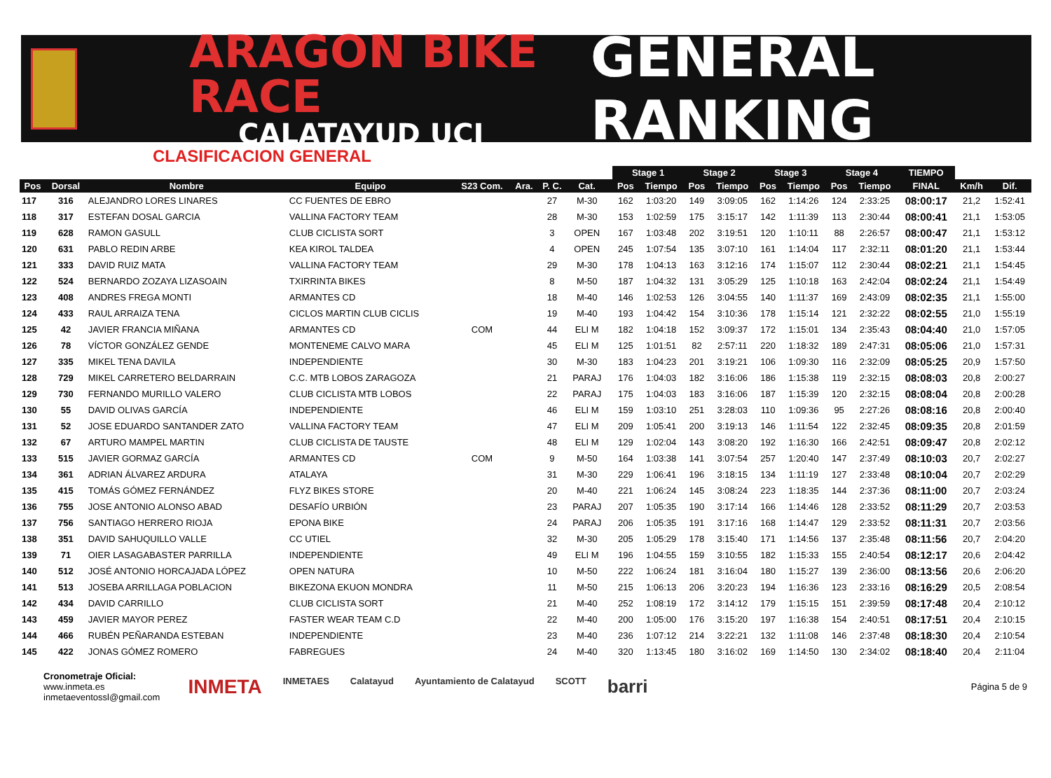ARAGON BIKE RACE
CALATAYUD UCI
GENERAL RANKING
CLASIFICACION GENERAL
| | | | | | | | | | Stage 1 | | Stage 2 | | Stage 3 | | Stage 4 | | TIEMPO | | |
| --- | --- | --- | --- | --- | --- | --- | --- | --- | --- | --- | --- | --- | --- | --- | --- | --- | --- | --- | --- |
| Pos | Dorsal | Nombre | Equipo | S23 Com. | Ara. | P. C. | Cat. | | Pos | Tiempo | Pos | Tiempo | Pos | Tiempo | Pos | Tiempo | FINAL | Km/h | Dif. |
| 117 | 316 | ALEJANDRO LORES LINARES | CC FUENTES DE EBRO | | | 27 | M-30 | | 162 | 1:03:20 | 149 | 3:09:05 | 162 | 1:14:26 | 124 | 2:33:25 | 08:00:17 | 21,2 | 1:52:41 |
| 118 | 317 | ESTEFAN DOSAL GARCIA | VALLINA FACTORY TEAM | | | 28 | M-30 | | 153 | 1:02:59 | 175 | 3:15:17 | 142 | 1:11:39 | 113 | 2:30:44 | 08:00:41 | 21,1 | 1:53:05 |
| 119 | 628 | RAMON GASULL | CLUB CICLISTA SORT | | | 3 | OPEN | | 167 | 1:03:48 | 202 | 3:19:51 | 120 | 1:10:11 | 88 | 2:26:57 | 08:00:47 | 21,1 | 1:53:12 |
| 120 | 631 | PABLO REDIN ARBE | KEA KIROL TALDEA | | | 4 | OPEN | | 245 | 1:07:54 | 135 | 3:07:10 | 161 | 1:14:04 | 117 | 2:32:11 | 08:01:20 | 21,1 | 1:53:44 |
| 121 | 333 | DAVID RUIZ MATA | VALLINA FACTORY TEAM | | | 29 | M-30 | | 178 | 1:04:13 | 163 | 3:12:16 | 174 | 1:15:07 | 112 | 2:30:44 | 08:02:21 | 21,1 | 1:54:45 |
| 122 | 524 | BERNARDO ZOZAYA LIZASOAIN | TXIRRINTA BIKES | | | 8 | M-50 | | 187 | 1:04:32 | 131 | 3:05:29 | 125 | 1:10:18 | 163 | 2:42:04 | 08:02:24 | 21,1 | 1:54:49 |
| 123 | 408 | ANDRES FREGA MONTI | ARMANTES CD | | | 18 | M-40 | | 146 | 1:02:53 | 126 | 3:04:55 | 140 | 1:11:37 | 169 | 2:43:09 | 08:02:35 | 21,1 | 1:55:00 |
| 124 | 433 | RAUL ARRAIZA TENA | CICLOS MARTIN CLUB CICLIS | | | 19 | M-40 | | 193 | 1:04:42 | 154 | 3:10:36 | 178 | 1:15:14 | 121 | 2:32:22 | 08:02:55 | 21,0 | 1:55:19 |
| 125 | 42 | JAVIER FRANCIA MIÑANA | ARMANTES CD | COM | | 44 | ELI M | | 182 | 1:04:18 | 152 | 3:09:37 | 172 | 1:15:01 | 134 | 2:35:43 | 08:04:40 | 21,0 | 1:57:05 |
| 126 | 78 | VÍCTOR GONZÁLEZ GENDE | MONTENEME CALVO MARA | | | 45 | ELI M | | 125 | 1:01:51 | 82 | 2:57:11 | 220 | 1:18:32 | 189 | 2:47:31 | 08:05:06 | 21,0 | 1:57:31 |
| 127 | 335 | MIKEL TENA DAVILA | INDEPENDIENTE | | | 30 | M-30 | | 183 | 1:04:23 | 201 | 3:19:21 | 106 | 1:09:30 | 116 | 2:32:09 | 08:05:25 | 20,9 | 1:57:50 |
| 128 | 729 | MIKEL CARRETERO BELDARRAIN | C.C. MTB LOBOS ZARAGOZA | | | 21 | PARAJ | | 176 | 1:04:03 | 182 | 3:16:06 | 186 | 1:15:38 | 119 | 2:32:15 | 08:08:03 | 20,8 | 2:00:27 |
| 129 | 730 | FERNANDO MURILLO VALERO | CLUB CICLISTA MTB LOBOS | | | 22 | PARAJ | | 175 | 1:04:03 | 183 | 3:16:06 | 187 | 1:15:39 | 120 | 2:32:15 | 08:08:04 | 20,8 | 2:00:28 |
| 130 | 55 | DAVID OLIVAS GARCÍA | INDEPENDIENTE | | | 46 | ELI M | | 159 | 1:03:10 | 251 | 3:28:03 | 110 | 1:09:36 | 95 | 2:27:26 | 08:08:16 | 20,8 | 2:00:40 |
| 131 | 52 | JOSE EDUARDO SANTANDER ZATO | VALLINA FACTORY TEAM | | | 47 | ELI M | | 209 | 1:05:41 | 200 | 3:19:13 | 146 | 1:11:54 | 122 | 2:32:45 | 08:09:35 | 20,8 | 2:01:59 |
| 132 | 67 | ARTURO MAMPEL MARTIN | CLUB CICLISTA DE TAUSTE | | | 48 | ELI M | | 129 | 1:02:04 | 143 | 3:08:20 | 192 | 1:16:30 | 166 | 2:42:51 | 08:09:47 | 20,8 | 2:02:12 |
| 133 | 515 | JAVIER GORMAZ GARCÍA | ARMANTES CD | COM | | 9 | M-50 | | 164 | 1:03:38 | 141 | 3:07:54 | 257 | 1:20:40 | 147 | 2:37:49 | 08:10:03 | 20,7 | 2:02:27 |
| 134 | 361 | ADRIAN ÁLVAREZ ARDURA | ATALAYA | | | 31 | M-30 | | 229 | 1:06:41 | 196 | 3:18:15 | 134 | 1:11:19 | 127 | 2:33:48 | 08:10:04 | 20,7 | 2:02:29 |
| 135 | 415 | TOMÁS GÓMEZ FERNÁNDEZ | FLYZ BIKES STORE | | | 20 | M-40 | | 221 | 1:06:24 | 145 | 3:08:24 | 223 | 1:18:35 | 144 | 2:37:36 | 08:11:00 | 20,7 | 2:03:24 |
| 136 | 755 | JOSE ANTONIO ALONSO ABAD | DESAFÍO URBIÓN | | | 23 | PARAJ | | 207 | 1:05:35 | 190 | 3:17:14 | 166 | 1:14:46 | 128 | 2:33:52 | 08:11:29 | 20,7 | 2:03:53 |
| 137 | 756 | SANTIAGO HERRERO RIOJA | EPONA BIKE | | | 24 | PARAJ | | 206 | 1:05:35 | 191 | 3:17:16 | 168 | 1:14:47 | 129 | 2:33:52 | 08:11:31 | 20,7 | 2:03:56 |
| 138 | 351 | DAVID SAHUQUILLO VALLE | CC UTIEL | | | 32 | M-30 | | 205 | 1:05:29 | 178 | 3:15:40 | 171 | 1:14:56 | 137 | 2:35:48 | 08:11:56 | 20,7 | 2:04:20 |
| 139 | 71 | OIER LASAGABASTER PARRILLA | INDEPENDIENTE | | | 49 | ELI M | | 196 | 1:04:55 | 159 | 3:10:55 | 182 | 1:15:33 | 155 | 2:40:54 | 08:12:17 | 20,6 | 2:04:42 |
| 140 | 512 | JOSÉ ANTONIO HORCAJADA LÓPEZ | OPEN NATURA | | | 10 | M-50 | | 222 | 1:06:24 | 181 | 3:16:04 | 180 | 1:15:27 | 139 | 2:36:00 | 08:13:56 | 20,6 | 2:06:20 |
| 141 | 513 | JOSEBA ARRILLAGA POBLACION | BIKEZONA EKUON MONDRA | | | 11 | M-50 | | 215 | 1:06:13 | 206 | 3:20:23 | 194 | 1:16:36 | 123 | 2:33:16 | 08:16:29 | 20,5 | 2:08:54 |
| 142 | 434 | DAVID CARRILLO | CLUB CICLISTA SORT | | | 21 | M-40 | | 252 | 1:08:19 | 172 | 3:14:12 | 179 | 1:15:15 | 151 | 2:39:59 | 08:17:48 | 20,4 | 2:10:12 |
| 143 | 459 | JAVIER MAYOR PEREZ | FASTER WEAR TEAM C.D | | | 22 | M-40 | | 200 | 1:05:00 | 176 | 3:15:20 | 197 | 1:16:38 | 154 | 2:40:51 | 08:17:51 | 20,4 | 2:10:15 |
| 144 | 466 | RUBÉN PEÑARANDA ESTEBAN | INDEPENDIENTE | | | 23 | M-40 | | 236 | 1:07:12 | 214 | 3:22:21 | 132 | 1:11:08 | 146 | 2:37:48 | 08:18:30 | 20,4 | 2:10:54 |
| 145 | 422 | JONAS GÓMEZ ROMERO | FABREGUES | | | 24 | M-40 | | 320 | 1:13:45 | 180 | 3:16:02 | 169 | 1:14:50 | 130 | 2:34:02 | 08:18:40 | 20,4 | 2:11:04 |
Cronometraje Oficial:
www.inmeta.es
inmetaeventossl@gmail.com
INMETA INMETAES Calatayud Ayuntamiento de Calatayud SCOTT barri
Página 5 de 9